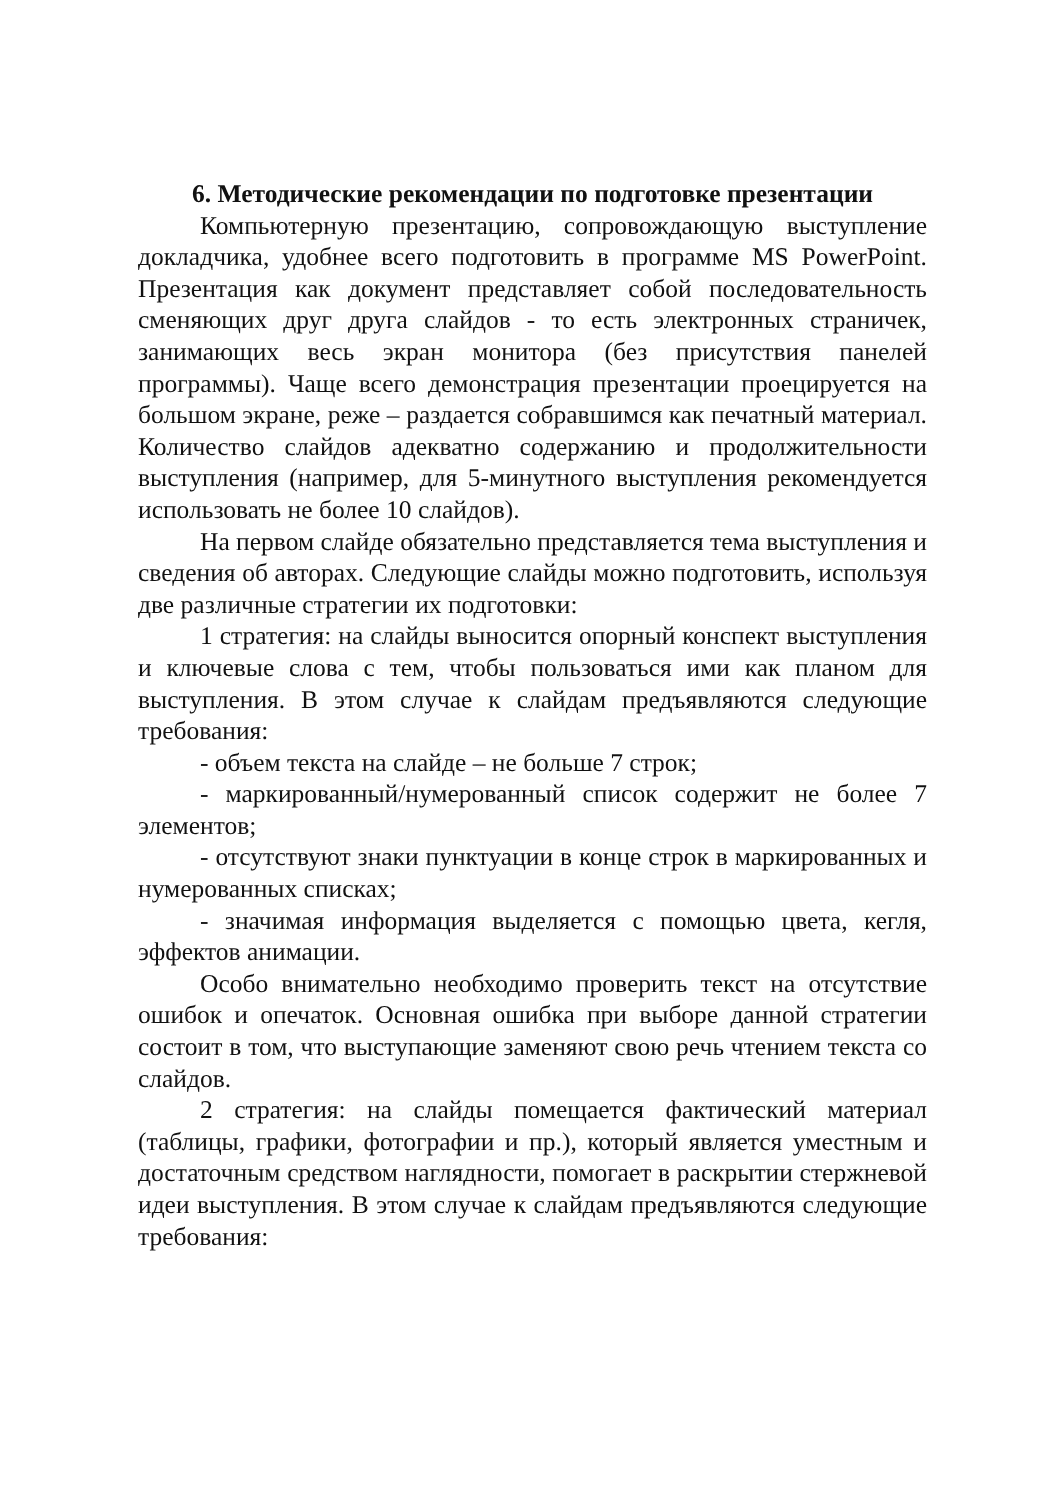6. Методические рекомендации по подготовке презентации
Компьютерную презентацию, сопровождающую выступление докладчика, удобнее всего подготовить в программе MS PowerPoint. Презентация как документ представляет собой последовательность сменяющих друг друга слайдов - то есть электронных страничек, занимающих весь экран монитора (без присутствия панелей программы). Чаще всего демонстрация презентации проецируется на большом экране, реже – раздается собравшимся как печатный материал. Количество слайдов адекватно содержанию и продолжительности выступления (например, для 5-минутного выступления рекомендуется использовать не более 10 слайдов).
На первом слайде обязательно представляется тема выступления и сведения об авторах. Следующие слайды можно подготовить, используя две различные стратегии их подготовки:
1 стратегия: на слайды выносится опорный конспект выступления и ключевые слова с тем, чтобы пользоваться ими как планом для выступления. В этом случае к слайдам предъявляются следующие требования:
- объем текста на слайде – не больше 7 строк;
- маркированный/нумерованный список содержит не более 7 элементов;
- отсутствуют знаки пунктуации в конце строк в маркированных и нумерованных списках;
- значимая информация выделяется с помощью цвета, кегля, эффектов анимации.
Особо внимательно необходимо проверить текст на отсутствие ошибок и опечаток. Основная ошибка при выборе данной стратегии состоит в том, что выступающие заменяют свою речь чтением текста со слайдов.
2 стратегия: на слайды помещается фактический материал (таблицы, графики, фотографии и пр.), который является уместным и достаточным средством наглядности, помогает в раскрытии стержневой идеи выступления. В этом случае к слайдам предъявляются следующие требования: